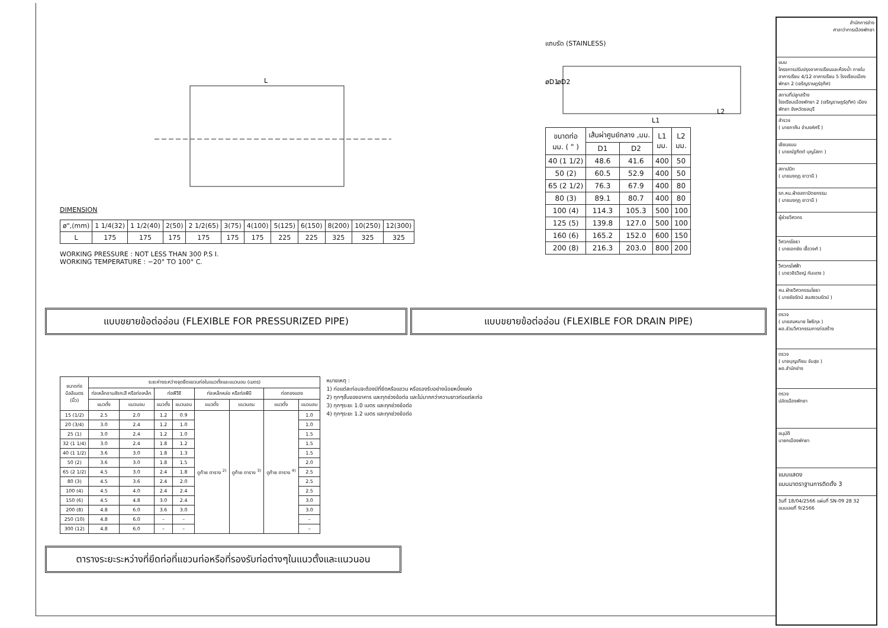L
DIMENSION
| ø",(mm) | 1 1/4(32) | 1 1/2(40) | 2(50) | 2 1/2(65) | 3(75) | 4(100) | 5(125) | 6(150) | 8(200) | 10(250) | 12(300) |
| L | 175 | 175 | 175 | 175 | 175 | 175 | 225 | 225 | 325 | 325 | 325 |
WORKING PRESSURE : NOT LESS THAN 300 P.S I.
WORKING TEMPERATURE : −20° TO 100° C.
แถบรัด (STAINLESS)
øD1
øD2
L1
L2
| ขนาดท่อ มม. ( " ) | เส้นผ่าศูนย์กลาง ,มม. | | L1 มม. | L2 มม. |
| | D1 | D2 | | |
| 40 (1 1/2) | 48.6 | 41.6 | 400 | 50 |
| 50 (2) | 60.5 | 52.9 | 400 | 50 |
| 65 (2 1/2) | 76.3 | 67.9 | 400 | 80 |
| 80 (3) | 89.1 | 80.7 | 400 | 80 |
| 100 (4) | 114.3 | 105.3 | 500 | 100 |
| 125 (5) | 139.8 | 127.0 | 500 | 100 |
| 160 (6) | 165.2 | 152.0 | 600 | 150 |
| 200 (8) | 216.3 | 203.0 | 800 | 200 |
แบบขยายข้อต่ออ่อน (FLEXIBLE FOR PRESSURIZED PIPE) แบบขยายข้อต่ออ่อน (FLEXIBLE FOR DRAIN PIPE)
| ขนาดท่อ มิลลิเมตร (นิ้ว) | ระยะห่างระหว่างจุดยึดแขวนท่อในแนวตั้งและแนวนอน (เมตร) | | | | | | | |
| | ท่อเหล็กอาบสังกะสี หรือท่อเหล็ก | | ท่อพีวีซี | | ท่อเหล็กหล่อ หรือท่อพีบี | | ท่อทองแดง | |
| | แนวตั้ง | แนวนอน | แนวตั้ง | แนวนอน | แนวตั้ง | แนวนอน | แนวตั้ง | แนวนอน |
| 15 (1/2) | 2.5 | 2.0 | 1.2 | 0.9 | ดูท้าย ตาราง <sup>2)</sup> | ดูท้าย ตาราง <sup>3)</sup> | ดูท้าย ตาราง <sup>4)</sup> | 1.0 |
| 20 (3/4) | 3.0 | 2.4 | 1.2 | 1.0 | | | | 1.0 |
| 25 (1) | 3.0 | 2.4 | 1.2 | 1.0 | | | | 1.5 |
| 32 (1 1/4) | 3.0 | 2.4 | 1.8 | 1.2 | | | | 1.5 |
| 40 (1 1/2) | 3.6 | 3.0 | 1.8 | 1.3 | | | | 1.5 |
| 50 (2) | 3.6 | 3.0 | 1.8 | 1.5 | | | | 2.0 |
| 65 (2 1/2) | 4.5 | 3.0 | 2.4 | 1.8 | | | | 2.5 |
| 80 (3) | 4.5 | 3.6 | 2.4 | 2.0 | | | | 2.5 |
| 100 (4) | 4.5 | 4.0 | 2.4 | 2.4 | | | | 2.5 |
| 150 (6) | 4.5 | 4.8 | 3.0 | 2.4 | | | | 3.0 |
| 200 (8) | 4.8 | 6.0 | 3.6 | 3.0 | | | | 3.0 |
| 250 (10) | 4.8 | 6.0 | – | – | | | | – |
| 300 (12) | 4.8 | 6.0 | – | – | | | | – |
หมายเหตุ :
1) ท่อแต่ละท่อนจะต้องมีที่ยึดหรือแขวน หรือรองรับอย่างน้อยหนึ่งแห่ง
2) ทุกๆชั้นของอาคาร และทุกช่วงข้อต่อ และไม่มากกว่าความยาวท่อแต่ละท่อ
3) ทุกๆระยะ 1.0 เมตร และทุกช่วงข้อต่อ
4) ทุกๆระยะ 1.2 เมตร และทุกช่วงข้อต่อ
ตารางระยะระหว่างที่ยึดท่อที่แขวนท่อหรือที่รองรับท่อต่างๆในแนวตั้งและแนวนอน
สำนักการช่าง
ศาลาว่าการเมืองพัทยา
แบบ
โครงการปรับปรุงอาคารเรียนและห้องน้ำ ภายในอาคารเรียน 4/12 อาคารเรียน 5 โรงเรียนเมืองพัทยา 2 (เจริญราษฎร์อุทิศ)
สถานที่ปลูกสร้าง
โรงเรียนเมืองพัทยา 2 (เจริญราษฎร์อุทิศ) เมืองพัทยา จังหวัดชลบุรี
สำรวจ
( นายภาคิน จำนงค์ศรี )
เขียนแบบ
( นายณัฐกิตต์ บุญโสภา )
สถาปนิก
( นายมงกุฎ ยาวานี )
รก.หน.ฝ่ายสถาปัตยกรรม
( นายมงกุฎ ยาวานี )
ผู้ช่วยวิศวกร
วิศวกรโยธา
( นายเอกชัย เชื้อวงศ์ )
วิศวกรไฟฟ้า
( นายวชิรวิชญ์ กันแตง )
หน.ฝ่ายวิศวกรรมโยธา
( นายชัยรัตน์ สมสงวนรัตน์ )
ตรวจ
( นายสมหมาย โพธิกุล )
ผอ.ส่วนวิศวกรรมการก่อสร้าง
ตรวจ
( นายบุญเทียม จันสุข )
ผอ.สำนักช่าง
ตรวจ
ปลัดเมืองพัทยา
อนุมัติ
นายกเมืองพัทยา
แบบแสดง
แบบมาตราฐานการติดตั้ง 3
วันที่ 18/04/2566 แผ่นที่ SN-09 28 32
แบบเลขที่ 9/2566